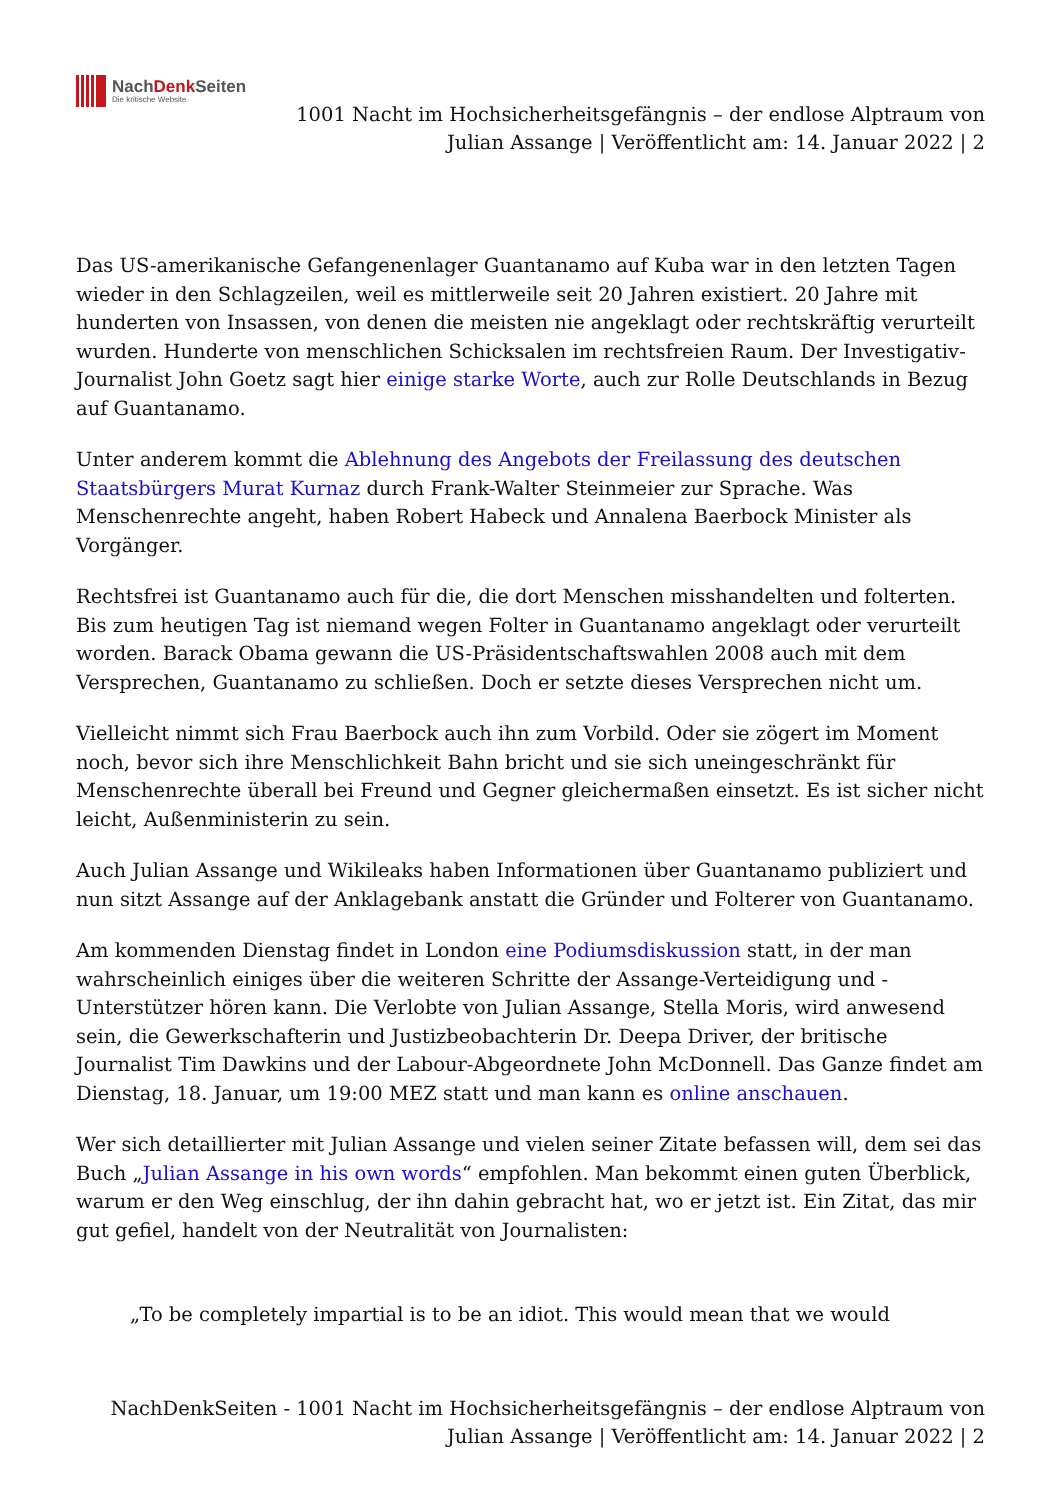NachDenk Seiten
Die kritische Website
1001 Nacht im Hochsicherheitsgefängnis – der endlose Alptraum von
Julian Assange | Veröffentlicht am: 14. Januar 2022 | 2
Das US-amerikanische Gefangenenlager Guantanamo auf Kuba war in den letzten Tagen wieder in den Schlagzeilen, weil es mittlerweile seit 20 Jahren existiert. 20 Jahre mit hunderten von Insassen, von denen die meisten nie angeklagt oder rechtskräftig verurteilt wurden. Hunderte von menschlichen Schicksalen im rechtsfreien Raum. Der Investigativ-Journalist John Goetz sagt hier einige starke Worte, auch zur Rolle Deutschlands in Bezug auf Guantanamo.
Unter anderem kommt die Ablehnung des Angebots der Freilassung des deutschen Staatsbürgers Murat Kurnaz durch Frank-Walter Steinmeier zur Sprache. Was Menschenrechte angeht, haben Robert Habeck und Annalena Baerbock Minister als Vorgänger.
Rechtsfrei ist Guantanamo auch für die, die dort Menschen misshandelten und folterten. Bis zum heutigen Tag ist niemand wegen Folter in Guantanamo angeklagt oder verurteilt worden. Barack Obama gewann die US-Präsidentschaftswahlen 2008 auch mit dem Versprechen, Guantanamo zu schließen. Doch er setzte dieses Versprechen nicht um.
Vielleicht nimmt sich Frau Baerbock auch ihn zum Vorbild. Oder sie zögert im Moment noch, bevor sich ihre Menschlichkeit Bahn bricht und sie sich uneingeschränkt für Menschenrechte überall bei Freund und Gegner gleichermaßen einsetzt. Es ist sicher nicht leicht, Außenministerin zu sein.
Auch Julian Assange und Wikileaks haben Informationen über Guantanamo publiziert und nun sitzt Assange auf der Anklagebank anstatt die Gründer und Folterer von Guantanamo.
Am kommenden Dienstag findet in London eine Podiumsdiskussion statt, in der man wahrscheinlich einiges über die weiteren Schritte der Assange-Verteidigung und -Unterstützer hören kann. Die Verlobte von Julian Assange, Stella Moris, wird anwesend sein, die Gewerkschafterin und Justizbeobachterin Dr. Deepa Driver, der britische Journalist Tim Dawkins und der Labour-Abgeordnete John McDonnell. Das Ganze findet am Dienstag, 18. Januar, um 19:00 MEZ statt und man kann es online anschauen.
Wer sich detaillierter mit Julian Assange und vielen seiner Zitate befassen will, dem sei das Buch „Julian Assange in his own words“ empfohlen. Man bekommt einen guten Überblick, warum er den Weg einschlug, der ihn dahin gebracht hat, wo er jetzt ist. Ein Zitat, das mir gut gefiel, handelt von der Neutralität von Journalisten:
„To be completely impartial is to be an idiot. This would mean that we would
NachDenkSeiten - 1001 Nacht im Hochsicherheitsgefängnis – der endlose Alptraum von
Julian Assange | Veröffentlicht am: 14. Januar 2022 | 2